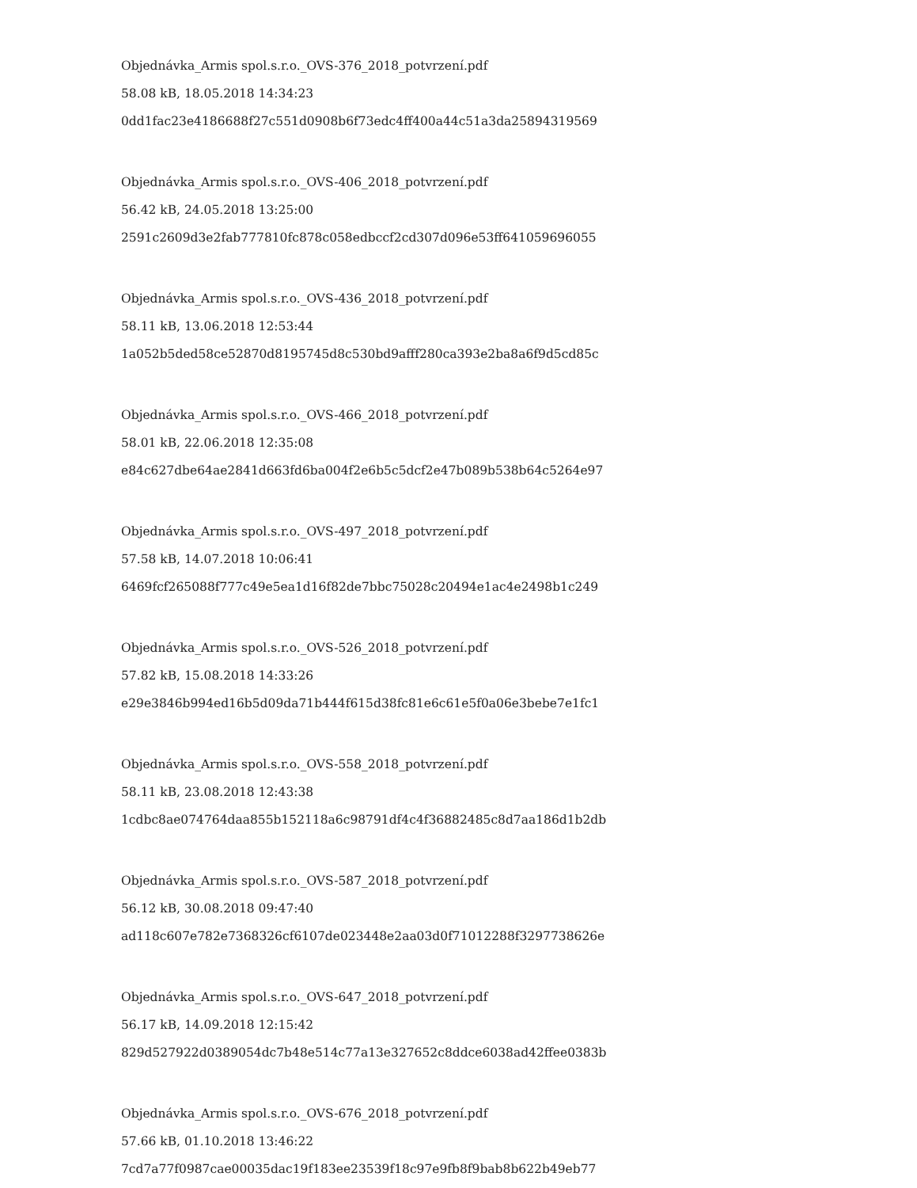Objednávka_Armis spol.s.r.o._OVS-376_2018_potvrzení.pdf
58.08 kB, 18.05.2018 14:34:23
0dd1fac23e4186688f27c551d0908b6f73edc4ff400a44c51a3da25894319569
Objednávka_Armis spol.s.r.o._OVS-406_2018_potvrzení.pdf
56.42 kB, 24.05.2018 13:25:00
2591c2609d3e2fab777810fc878c058edbccf2cd307d096e53ff641059696055
Objednávka_Armis spol.s.r.o._OVS-436_2018_potvrzení.pdf
58.11 kB, 13.06.2018 12:53:44
1a052b5ded58ce52870d8195745d8c530bd9afff280ca393e2ba8a6f9d5cd85c
Objednávka_Armis spol.s.r.o._OVS-466_2018_potvrzení.pdf
58.01 kB, 22.06.2018 12:35:08
e84c627dbe64ae2841d663fd6ba004f2e6b5c5dcf2e47b089b538b64c5264e97
Objednávka_Armis spol.s.r.o._OVS-497_2018_potvrzení.pdf
57.58 kB, 14.07.2018 10:06:41
6469fcf265088f777c49e5ea1d16f82de7bbc75028c20494e1ac4e2498b1c249
Objednávka_Armis spol.s.r.o._OVS-526_2018_potvrzení.pdf
57.82 kB, 15.08.2018 14:33:26
e29e3846b994ed16b5d09da71b444f615d38fc81e6c61e5f0a06e3bebe7e1fc1
Objednávka_Armis spol.s.r.o._OVS-558_2018_potvrzení.pdf
58.11 kB, 23.08.2018 12:43:38
1cdbc8ae074764daa855b152118a6c98791df4c4f36882485c8d7aa186d1b2db
Objednávka_Armis spol.s.r.o._OVS-587_2018_potvrzení.pdf
56.12 kB, 30.08.2018 09:47:40
ad118c607e782e7368326cf6107de023448e2aa03d0f71012288f3297738626e
Objednávka_Armis spol.s.r.o._OVS-647_2018_potvrzení.pdf
56.17 kB, 14.09.2018 12:15:42
829d527922d0389054dc7b48e514c77a13e327652c8ddce6038ad42ffee0383b
Objednávka_Armis spol.s.r.o._OVS-676_2018_potvrzení.pdf
57.66 kB, 01.10.2018 13:46:22
7cd7a77f0987cae00035dac19f183ee23539f18c97e9fb8f9bab8b622b49eb77